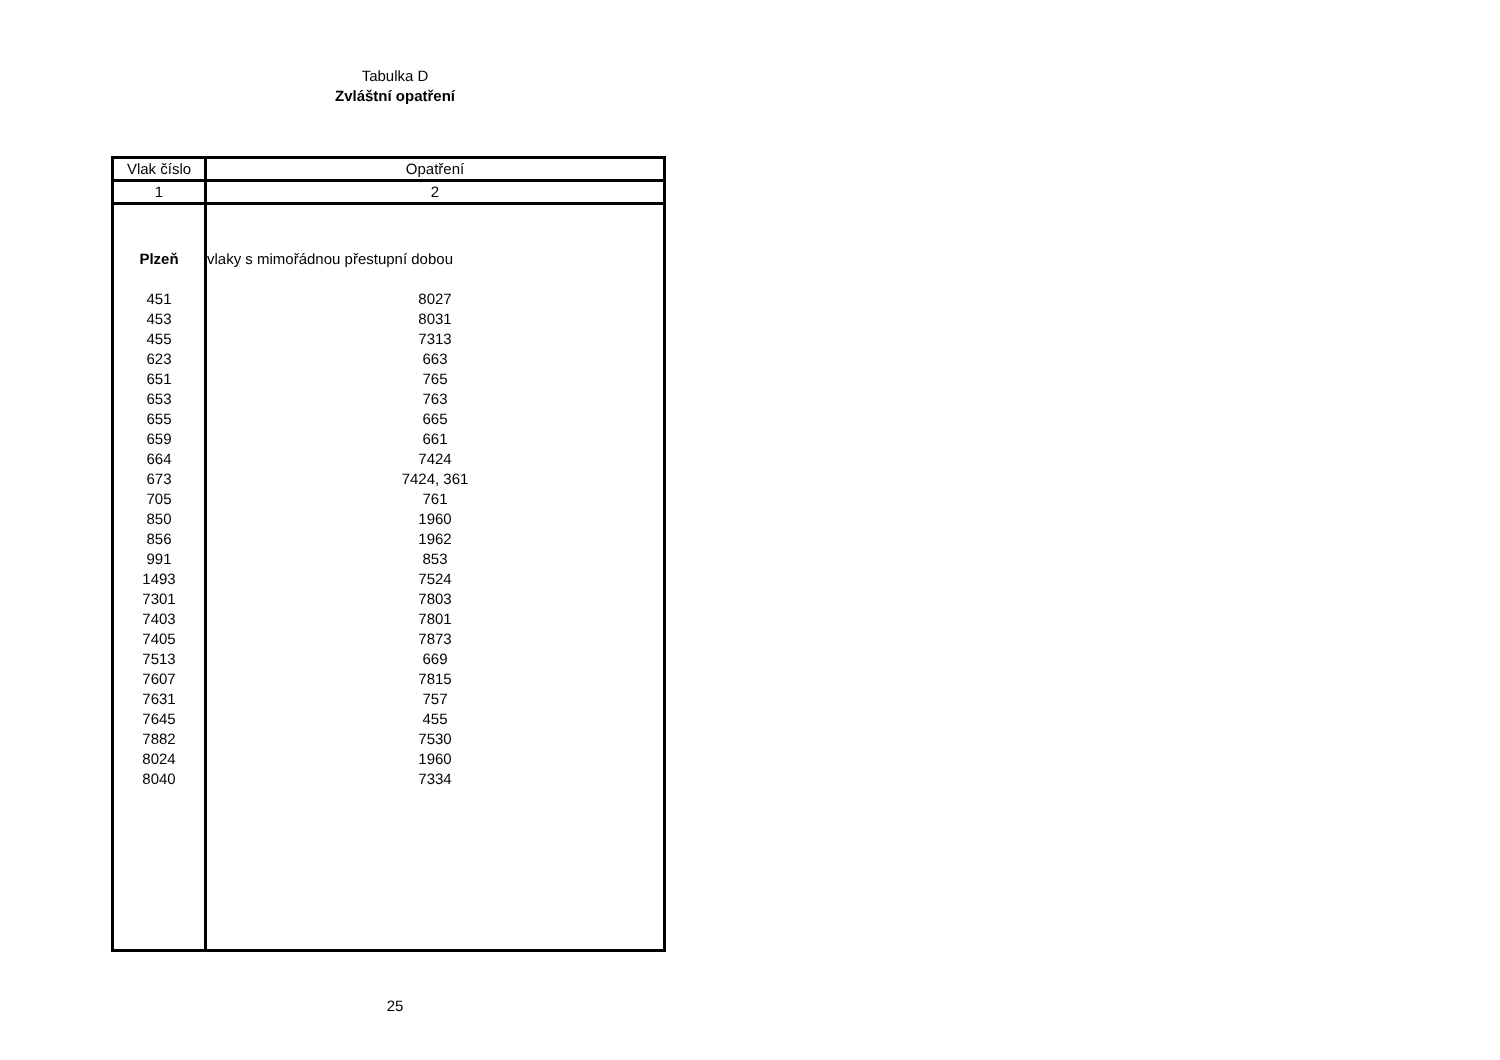Tabulka D
Zvláštní opatření
| Vlak číslo | Opatření |
| --- | --- |
| 1 | 2 |
| Plzeň | vlaky s mimořádnou přestupní dobou |
| 451 | 8027 |
| 453 | 8031 |
| 455 | 7313 |
| 623 | 663 |
| 651 | 765 |
| 653 | 763 |
| 655 | 665 |
| 659 | 661 |
| 664 | 7424 |
| 673 | 7424, 361 |
| 705 | 761 |
| 850 | 1960 |
| 856 | 1962 |
| 991 | 853 |
| 1493 | 7524 |
| 7301 | 7803 |
| 7403 | 7801 |
| 7405 | 7873 |
| 7513 | 669 |
| 7607 | 7815 |
| 7631 | 757 |
| 7645 | 455 |
| 7882 | 7530 |
| 8024 | 1960 |
| 8040 | 7334 |
25